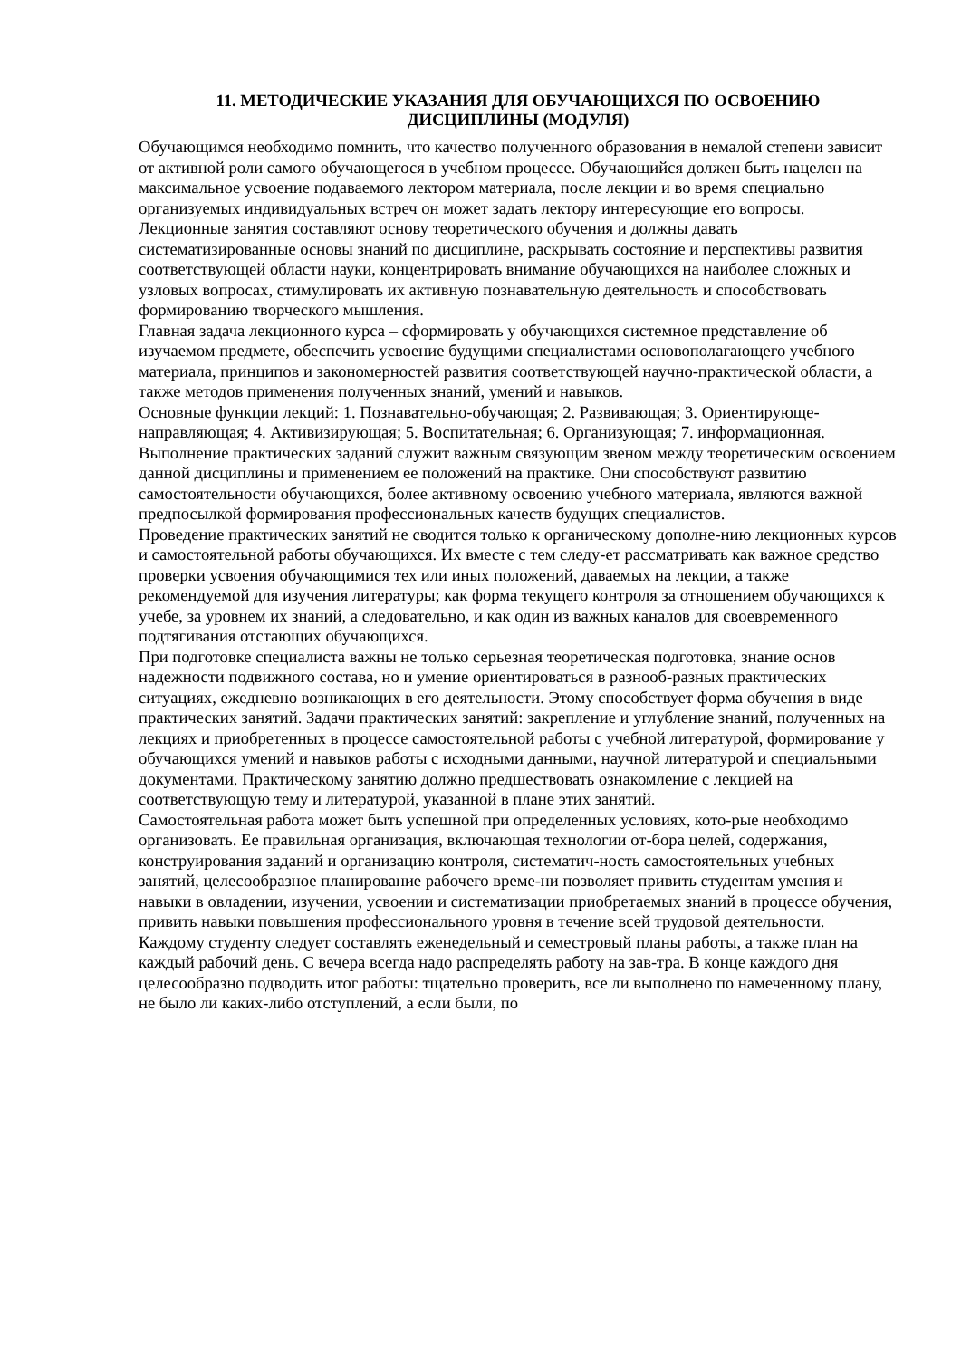11. МЕТОДИЧЕСКИЕ УКАЗАНИЯ ДЛЯ ОБУЧАЮЩИХСЯ ПО ОСВОЕНИЮ
ДИСЦИПЛИНЫ (МОДУЛЯ)
Обучающимся необходимо помнить, что качество полученного образования в немалой степени зависит от активной роли самого обучающегося в учебном процессе. Обучающийся должен быть нацелен на максимальное усвоение подаваемого лектором материала, после лекции и во время специально организуемых индивидуальных встреч он может задать лектору интересующие его вопросы.
Лекционные занятия составляют основу теоретического обучения и должны давать систематизированные основы знаний по дисциплине, раскрывать состояние и перспективы развития соответствующей области науки, концентрировать внимание обучающихся на наиболее сложных и узловых вопросах, стимулировать их активную познавательную деятельность и способствовать формированию творческого мышления.
Главная задача лекционного курса – сформировать у обучающихся системное представление об изучаемом предмете, обеспечить усвоение будущими специалистами основополагающего учебного материала, принципов и закономерностей развития соответствующей научно-практической области, а также методов применения полученных знаний, умений и навыков.
Основные функции лекций: 1. Познавательно-обучающая; 2. Развивающая; 3. Ориентирующе-направляющая; 4. Активизирующая; 5. Воспитательная; 6. Организующая; 7. информационная.
Выполнение практических заданий служит важным связующим звеном между теоретическим освоением данной дисциплины и применением ее положений на практике. Они способствуют развитию самостоятельности обучающихся, более активному освоению учебного материала, являются важной предпосылкой формирования профессиональных качеств будущих специалистов.
Проведение практических занятий не сводится только к органическому дополне-нию лекционных курсов и самостоятельной работы обучающихся. Их вместе с тем следу-ет рассматривать как важное средство проверки усвоения обучающимися тех или иных положений, даваемых на лекции, а также рекомендуемой для изучения литературы; как форма текущего контроля за отношением обучающихся к учебе, за уровнем их знаний, а следовательно, и как один из важных каналов для своевременного подтягивания отстающих обучающихся.
При подготовке специалиста важны не только серьезная теоретическая подготовка, знание основ надежности подвижного состава, но и умение ориентироваться в разнооб-разных практических ситуациях, ежедневно возникающих в его деятельности. Этому способствует форма обучения в виде практических занятий. Задачи практических занятий: закрепление и углубление знаний, полученных на лекциях и приобретенных в процессе самостоятельной работы с учебной литературой, формирование у обучающихся умений и навыков работы с исходными данными, научной литературой и специальными документами. Практическому занятию должно предшествовать ознакомление с лекцией на соответствующую тему и литературой, указанной в плане этих занятий.
Самостоятельная работа может быть успешной при определенных условиях, кото-рые необходимо организовать. Ее правильная организация, включающая технологии от-бора целей, содержания, конструирования заданий и организацию контроля, систематич-ность самостоятельных учебных занятий, целесообразное планирование рабочего време-ни позволяет привить студентам умения и навыки в овладении, изучении, усвоении и систематизации приобретаемых знаний в процессе обучения, привить навыки повышения профессионального уровня в течение всей трудовой деятельности.
Каждому студенту следует составлять еженедельный и семестровый планы работы, а также план на каждый рабочий день. С вечера всегда надо распределять работу на зав-тра. В конце каждого дня целесообразно подводить итог работы: тщательно проверить, все ли выполнено по намеченному плану, не было ли каких-либо отступлений, а если были, по